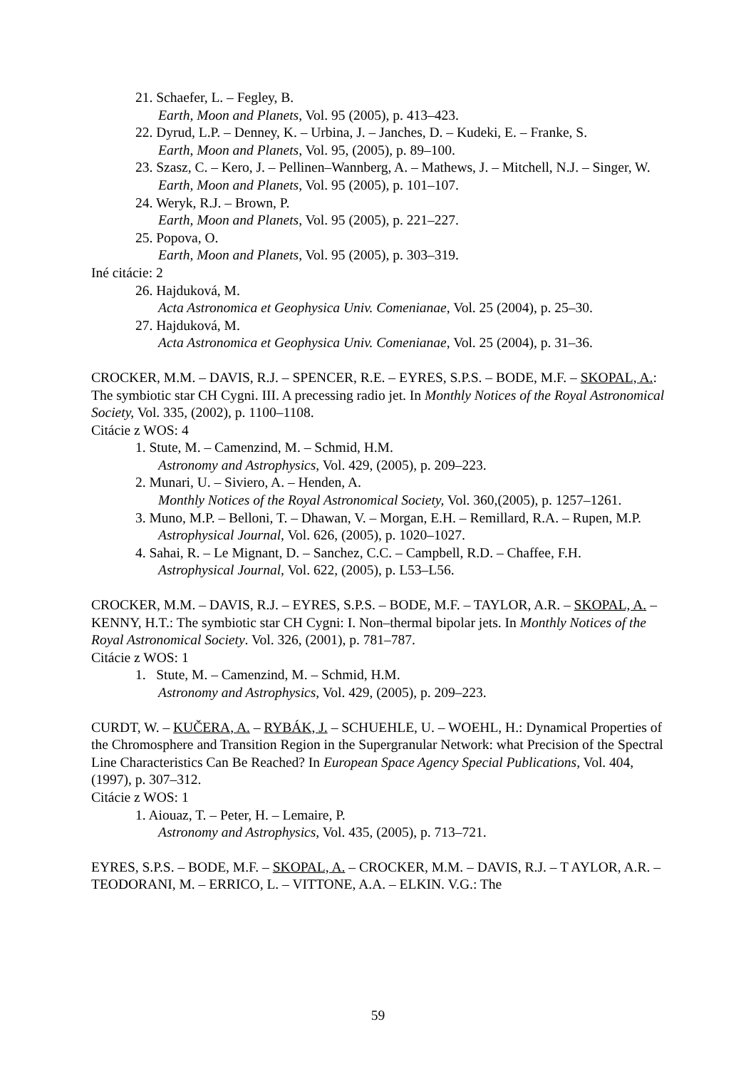21. Schaefer, L. – Fegley, B.
Earth, Moon and Planets, Vol. 95 (2005), p. 413–423.
22. Dyrud, L.P. – Denney, K. – Urbina, J. – Janches, D. – Kudeki, E. – Franke, S.
Earth, Moon and Planets, Vol. 95, (2005), p. 89–100.
23. Szasz, C. – Kero, J. – Pellinen–Wannberg, A. – Mathews, J. – Mitchell, N.J. – Singer, W.
Earth, Moon and Planets, Vol. 95 (2005), p. 101–107.
24. Weryk, R.J. – Brown, P.
Earth, Moon and Planets, Vol. 95 (2005), p. 221–227.
25. Popova, O.
Earth, Moon and Planets, Vol. 95 (2005), p. 303–319.
Iné citácie: 2
26. Hajduková, M.
Acta Astronomica et Geophysica Univ. Comenianae, Vol. 25 (2004), p. 25–30.
27. Hajduková, M.
Acta Astronomica et Geophysica Univ. Comenianae, Vol. 25 (2004), p. 31–36.
CROCKER, M.M. – DAVIS, R.J. – SPENCER, R.E. – EYRES, S.P.S. – BODE, M.F. – SKOPAL, A.: The symbiotic star CH Cygni. III. A precessing radio jet. In Monthly Notices of the Royal Astronomical Society, Vol. 335, (2002), p. 1100–1108.
Citácie z WOS: 4
1. Stute, M. – Camenzind, M. – Schmid, H.M.
Astronomy and Astrophysics, Vol. 429, (2005), p. 209–223.
2. Munari, U. – Siviero, A. – Henden, A.
Monthly Notices of the Royal Astronomical Society, Vol. 360,(2005), p. 1257–1261.
3. Muno, M.P. – Belloni, T. – Dhawan, V. – Morgan, E.H. – Remillard, R.A. – Rupen, M.P.
Astrophysical Journal, Vol. 626, (2005), p. 1020–1027.
4. Sahai, R. – Le Mignant, D. – Sanchez, C.C. – Campbell, R.D. – Chaffee, F.H.
Astrophysical Journal, Vol. 622, (2005), p. L53–L56.
CROCKER, M.M. – DAVIS, R.J. – EYRES, S.P.S. – BODE, M.F. – TAYLOR, A.R. – SKOPAL, A. – KENNY, H.T.: The symbiotic star CH Cygni: I. Non–thermal bipolar jets. In Monthly Notices of the Royal Astronomical Society. Vol. 326, (2001), p. 781–787.
Citácie z WOS: 1
1. Stute, M. – Camenzind, M. – Schmid, H.M.
Astronomy and Astrophysics, Vol. 429, (2005), p. 209–223.
CURDT, W. – KUČERA, A. – RYBÁK, J. – SCHUEHLE, U. – WOEHL, H.: Dynamical Properties of the Chromosphere and Transition Region in the Supergranular Network: what Precision of the Spectral Line Characteristics Can Be Reached? In European Space Agency Special Publications, Vol. 404, (1997), p. 307–312.
Citácie z WOS: 1
1. Aiouaz, T. – Peter, H. – Lemaire, P.
Astronomy and Astrophysics, Vol. 435, (2005), p. 713–721.
EYRES, S.P.S. – BODE, M.F. – SKOPAL, A. – CROCKER, M.M. – DAVIS, R.J. – T AYLOR, A.R. – TEODORANI, M. – ERRICO, L. – VITTONE, A.A. – ELKIN. V.G.: The
59